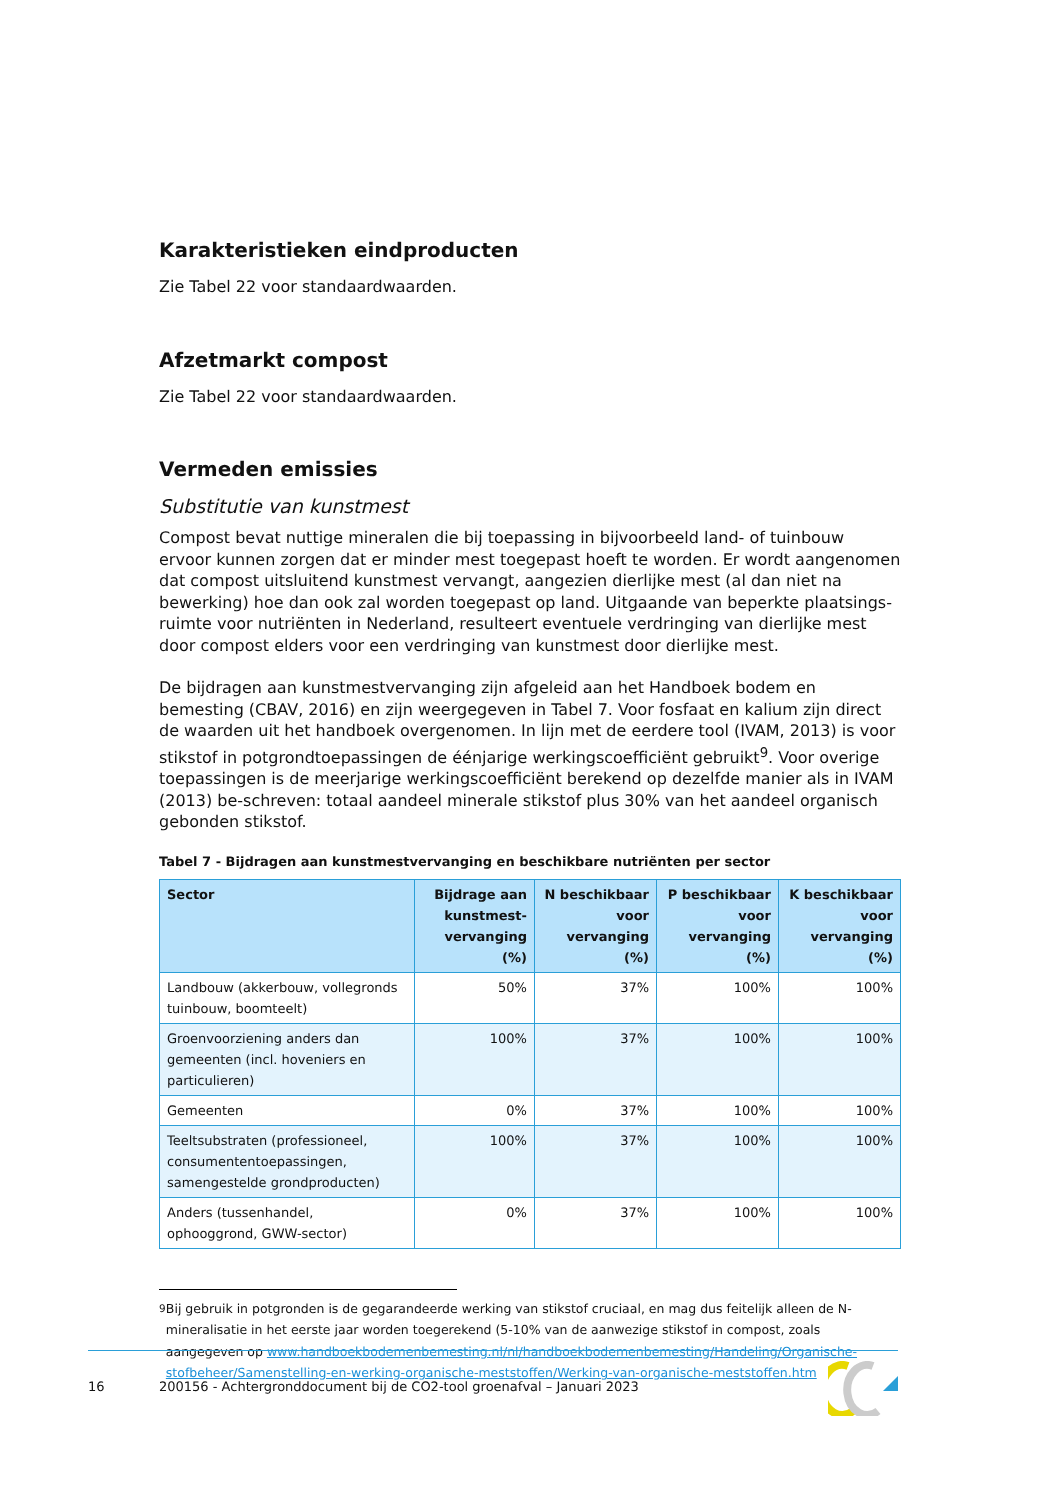Karakteristieken eindproducten
Zie Tabel 22 voor standaardwaarden.
Afzetmarkt compost
Zie Tabel 22 voor standaardwaarden.
Vermeden emissies
Substitutie van kunstmest
Compost bevat nuttige mineralen die bij toepassing in bijvoorbeeld land- of tuinbouw ervoor kunnen zorgen dat er minder mest toegepast hoeft te worden. Er wordt aangenomen dat compost uitsluitend kunstmest vervangt, aangezien dierlijke mest (al dan niet na bewerking) hoe dan ook zal worden toegepast op land. Uitgaande van beperkte plaatsings-ruimte voor nutriënten in Nederland, resulteert eventuele verdringing van dierlijke mest door compost elders voor een verdringing van kunstmest door dierlijke mest.
De bijdragen aan kunstmestvervanging zijn afgeleid aan het Handboek bodem en bemesting (CBAV, 2016) en zijn weergegeven in Tabel 7. Voor fosfaat en kalium zijn direct de waarden uit het handboek overgenomen. In lijn met de eerdere tool (IVAM, 2013) is voor stikstof in potgrondtoepassingen de éénjarige werkingscoefficiënt gebruikt<sup>9</sup>. Voor overige toepassingen is de meerjarige werkingscoefficiënt berekend op dezelfde manier als in IVAM (2013) be-schreven: totaal aandeel minerale stikstof plus 30% van het aandeel organisch gebonden stikstof.
Tabel 7 - Bijdragen aan kunstmestvervanging en beschikbare nutriënten per sector
| Sector | Bijdrage aan kunstmest-vervanging (%) | N beschikbaar voor vervanging (%) | P beschikbaar voor vervanging (%) | K beschikbaar voor vervanging (%) |
| --- | --- | --- | --- | --- |
| Landbouw (akkerbouw, vollegronds tuinbouw, boomteelt) | 50% | 37% | 100% | 100% |
| Groenvoorziening anders dan gemeenten (incl. hoveniers en particulieren) | 100% | 37% | 100% | 100% |
| Gemeenten | 0% | 37% | 100% | 100% |
| Teeltsubstraten (professioneel, consumententoepassingen, samengestelde grondproducten) | 100% | 37% | 100% | 100% |
| Anders (tussenhandel, ophooggrond, GWW-sector) | 0% | 37% | 100% | 100% |
<sup>9</sup> Bij gebruik in potgronden is de gegarandeerde werking van stikstof cruciaal, en mag dus feitelijk alleen de N-mineralisatie in het eerste jaar worden toegerekend (5-10% van de aanwezige stikstof in compost, zoals aangegeven op www.handboekbodemenbemesting.nl/nl/handboekbodemenbemesting/Handeling/Organische-stofbeheer/Samenstelling-en-werking-organische-meststoffen/Werking-van-organische-meststoffen.htm
16 200156 - Achtergronddocument bij de CO2-tool groenafval – Januari 2023